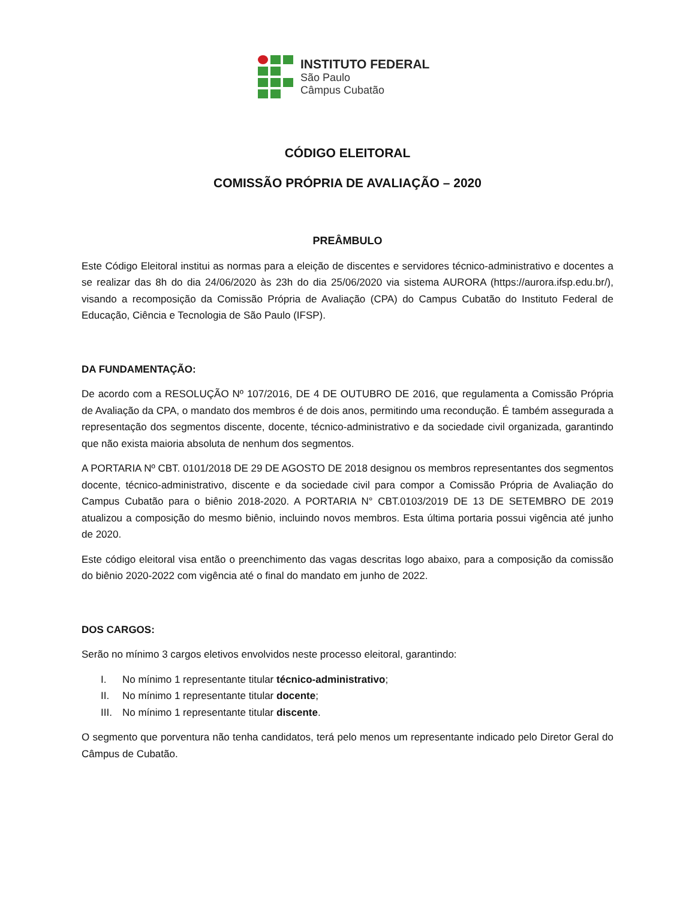INSTITUTO FEDERAL
São Paulo
Câmpus Cubatão
CÓDIGO ELEITORAL
COMISSÃO PRÓPRIA DE AVALIAÇÃO – 2020
PREÂMBULO
Este Código Eleitoral institui as normas para a eleição de discentes e servidores técnico-administrativo e docentes a se realizar das 8h do dia 24/06/2020 às 23h do dia 25/06/2020 via sistema AURORA (https://aurora.ifsp.edu.br/), visando a recomposição da Comissão Própria de Avaliação (CPA) do Campus Cubatão do Instituto Federal de Educação, Ciência e Tecnologia de São Paulo (IFSP).
DA FUNDAMENTAÇÃO:
De acordo com a RESOLUÇÃO Nº 107/2016, DE 4 DE OUTUBRO DE 2016, que regulamenta a Comissão Própria de Avaliação da CPA, o mandato dos membros é de dois anos, permitindo uma recondução. É também assegurada a representação dos segmentos discente, docente, técnico-administrativo e da sociedade civil organizada, garantindo que não exista maioria absoluta de nenhum dos segmentos.
A PORTARIA Nº CBT. 0101/2018 DE 29 DE AGOSTO DE 2018 designou os membros representantes dos segmentos docente, técnico-administrativo, discente e da sociedade civil para compor a Comissão Própria de Avaliação do Campus Cubatão para o biênio 2018-2020. A PORTARIA N° CBT.0103/2019 DE 13 DE SETEMBRO DE 2019 atualizou a composição do mesmo biênio, incluindo novos membros. Esta última portaria possui vigência até junho de 2020.
Este código eleitoral visa então o preenchimento das vagas descritas logo abaixo, para a composição da comissão do biênio 2020-2022 com vigência até o final do mandato em junho de 2022.
DOS CARGOS:
Serão no mínimo 3 cargos eletivos envolvidos neste processo eleitoral, garantindo:
I. No mínimo 1 representante titular técnico-administrativo;
II. No mínimo 1 representante titular docente;
III. No mínimo 1 representante titular discente.
O segmento que porventura não tenha candidatos, terá pelo menos um representante indicado pelo Diretor Geral do Câmpus de Cubatão.